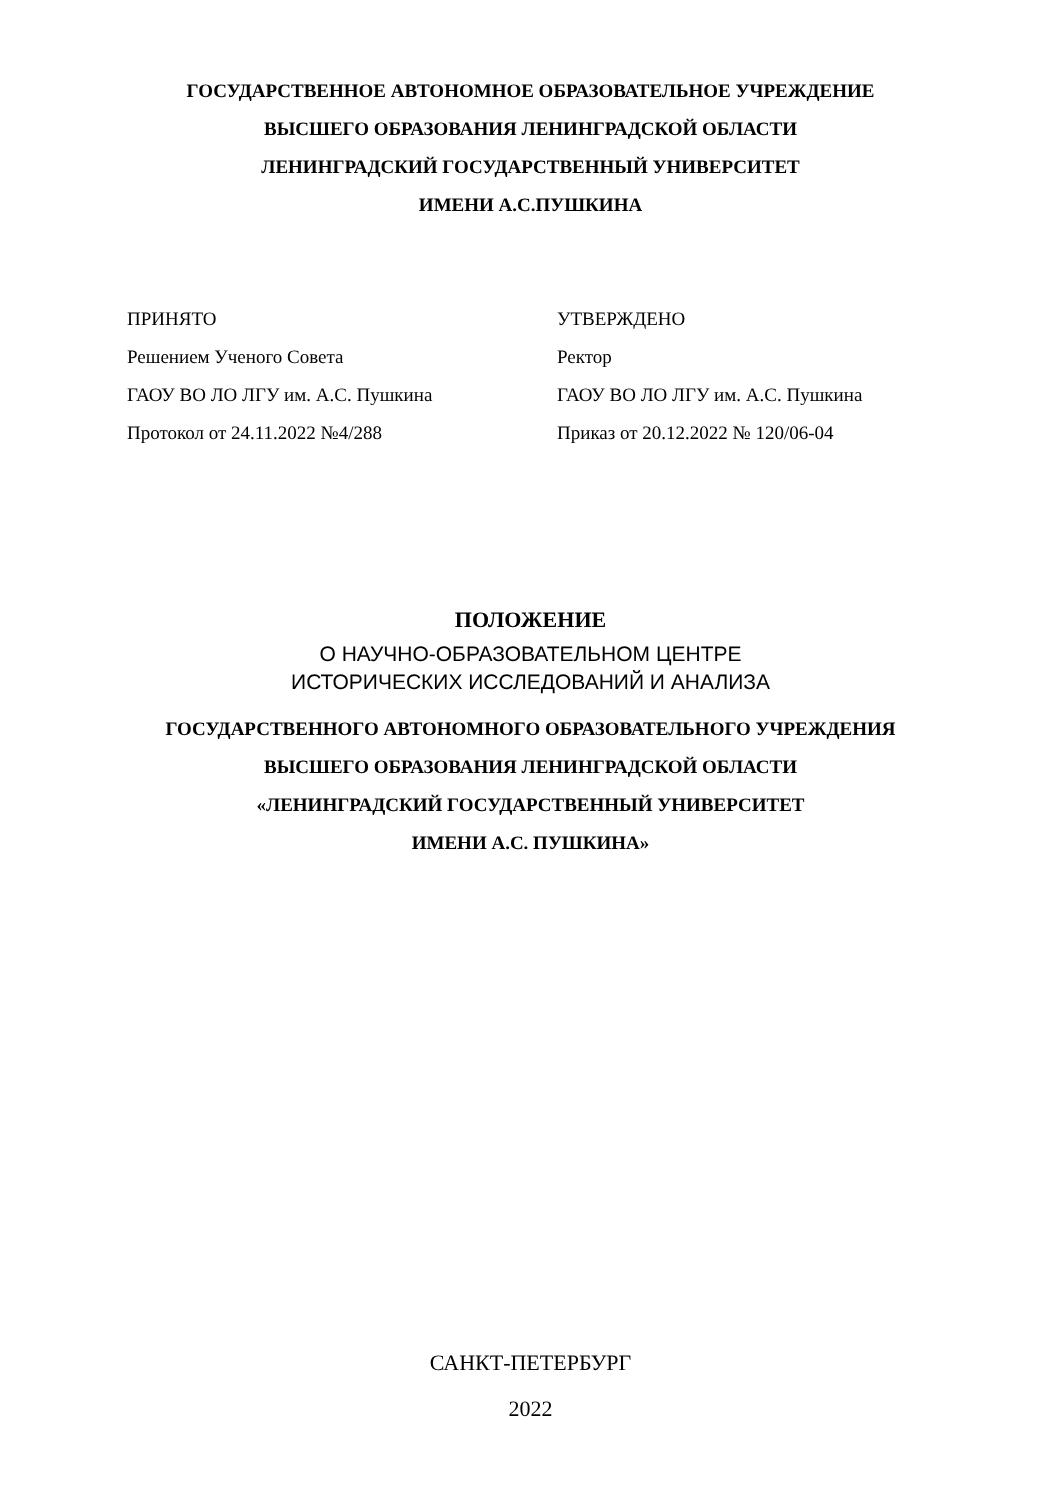ГОСУДАРСТВЕННОЕ АВТОНОМНОЕ ОБРАЗОВАТЕЛЬНОЕ УЧРЕЖДЕНИЕ
ВЫСШЕГО ОБРАЗОВАНИЯ ЛЕНИНГРАДСКОЙ ОБЛАСТИ
ЛЕНИНГРАДСКИЙ ГОСУДАРСТВЕННЫЙ УНИВЕРСИТЕТ
ИМЕНИ А.С.ПУШКИНА
ПРИНЯТО
Решением Ученого Совета
ГАОУ ВО ЛО ЛГУ им. А.С. Пушкина
Протокол от 24.11.2022 №4/288
УТВЕРЖДЕНО
Ректор
ГАОУ ВО ЛО ЛГУ им. А.С. Пушкина
Приказ от 20.12.2022 № 120/06-04
ПОЛОЖЕНИЕ
О НАУЧНО-ОБРАЗОВАТЕЛЬНОМ ЦЕНТРЕ
ИСТОРИЧЕСКИХ ИССЛЕДОВАНИЙ И АНАЛИЗА
ГОСУДАРСТВЕННОГО АВТОНОМНОГО ОБРАЗОВАТЕЛЬНОГО УЧРЕЖДЕНИЯ
ВЫСШЕГО ОБРАЗОВАНИЯ ЛЕНИНГРАДСКОЙ ОБЛАСТИ
«ЛЕНИНГРАДСКИЙ ГОСУДАРСТВЕННЫЙ УНИВЕРСИТЕТ
ИМЕНИ А.С. ПУШКИНА»
САНКТ-ПЕТЕРБУРГ
2022